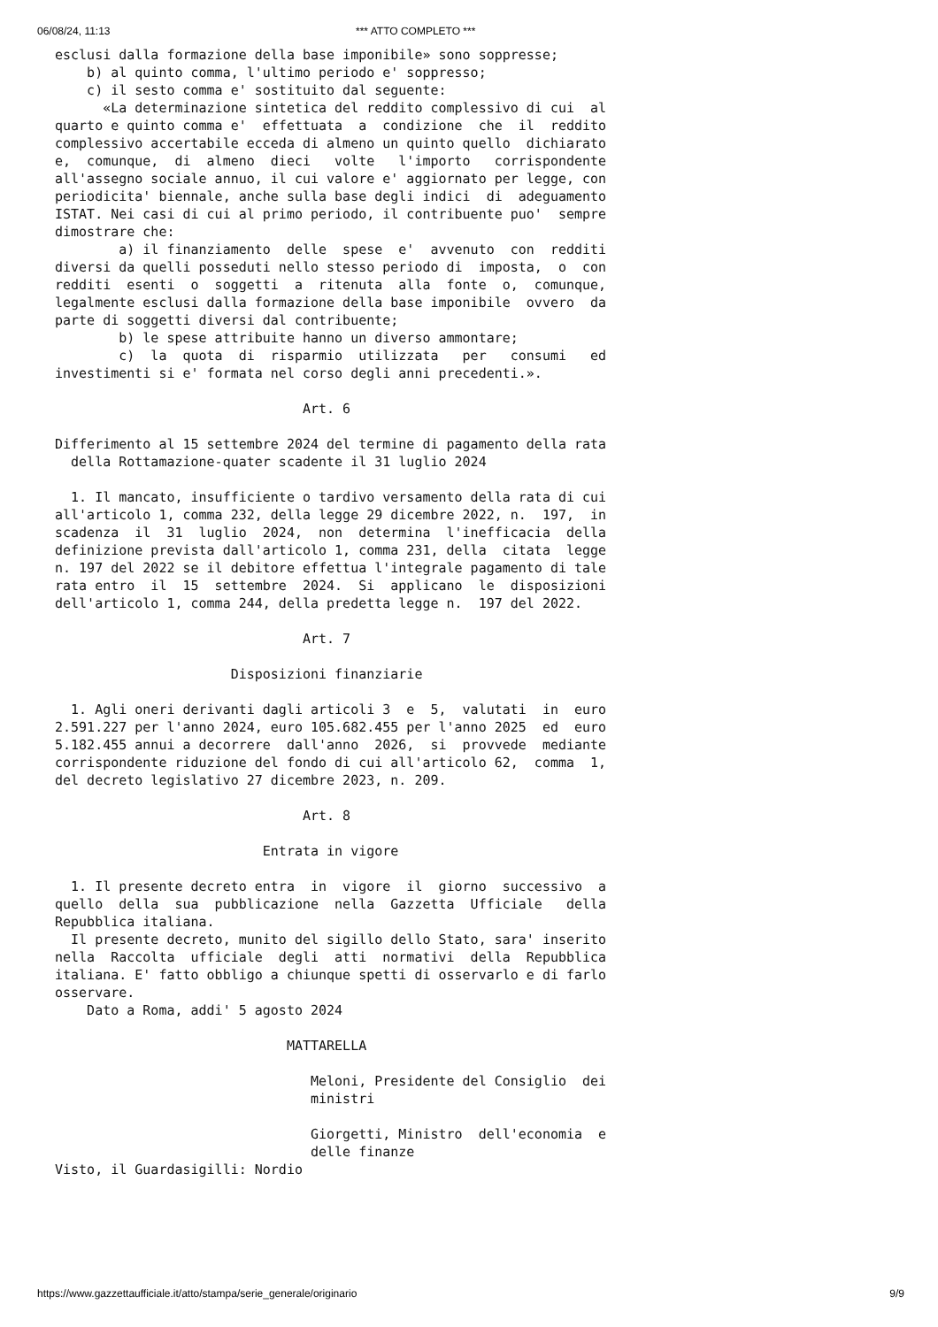06/08/24, 11:13 *** ATTO COMPLETO ***
esclusi dalla formazione della base imponibile» sono soppresse;
    b) al quinto comma, l'ultimo periodo e' soppresso;
    c) il sesto comma e' sostituito dal seguente:
      «La determinazione sintetica del reddito complessivo di cui  al
quarto e quinto comma e'  effettuata  a  condizione  che  il  reddito
complessivo accertabile ecceda di almeno un quinto quello  dichiarato
e,  comunque,  di  almeno  dieci   volte   l'importo   corrispondente
all'assegno sociale annuo, il cui valore e' aggiornato per legge, con
periodicita' biennale, anche sulla base degli indici  di  adeguamento
ISTAT. Nei casi di cui al primo periodo, il contribuente puo'  sempre
dimostrare che:
        a) il finanziamento  delle  spese  e'  avvenuto  con  redditi
diversi da quelli posseduti nello stesso periodo di  imposta,  o  con
redditi  esenti  o  soggetti  a  ritenuta  alla  fonte  o,  comunque,
legalmente esclusi dalla formazione della base imponibile  ovvero  da
parte di soggetti diversi dal contribuente;
        b) le spese attribuite hanno un diverso ammontare;
        c)  la  quota  di  risparmio  utilizzata   per   consumi   ed
investimenti si e' formata nel corso degli anni precedenti.».

                               Art. 6

Differimento al 15 settembre 2024 del termine di pagamento della rata
  della Rottamazione-quater scadente il 31 luglio 2024

  1. Il mancato, insufficiente o tardivo versamento della rata di cui
all'articolo 1, comma 232, della legge 29 dicembre 2022, n.  197,  in
scadenza  il  31  luglio  2024,  non  determina  l'inefficacia  della
definizione prevista dall'articolo 1, comma 231, della  citata  legge
n. 197 del 2022 se il debitore effettua l'integrale pagamento di tale
rata entro  il  15  settembre  2024.  Si  applicano  le  disposizioni
dell'articolo 1, comma 244, della predetta legge n.  197 del 2022.

                               Art. 7

                      Disposizioni finanziarie

  1. Agli oneri derivanti dagli articoli 3  e  5,  valutati  in  euro
2.591.227 per l'anno 2024, euro 105.682.455 per l'anno 2025  ed  euro
5.182.455 annui a decorrere  dall'anno  2026,  si  provvede  mediante
corrispondente riduzione del fondo di cui all'articolo 62,  comma  1,
del decreto legislativo 27 dicembre 2023, n. 209.

                               Art. 8

                          Entrata in vigore

  1. Il presente decreto entra  in  vigore  il  giorno  successivo  a
quello  della  sua  pubblicazione  nella  Gazzetta  Ufficiale   della
Repubblica italiana.
  Il presente decreto, munito del sigillo dello Stato, sara' inserito
nella  Raccolta  ufficiale  degli  atti  normativi  della  Repubblica
italiana. E' fatto obbligo a chiunque spetti di osservarlo e di farlo
osservare.
    Dato a Roma, addi' 5 agosto 2024

                             MATTARELLA

                                Meloni, Presidente del Consiglio  dei
                                ministri

                                Giorgetti, Ministro  dell'economia  e
                                delle finanze
Visto, il Guardasigilli: Nordio
https://www.gazzettaufficiale.it/atto/stampa/serie_generale/originario 9/9